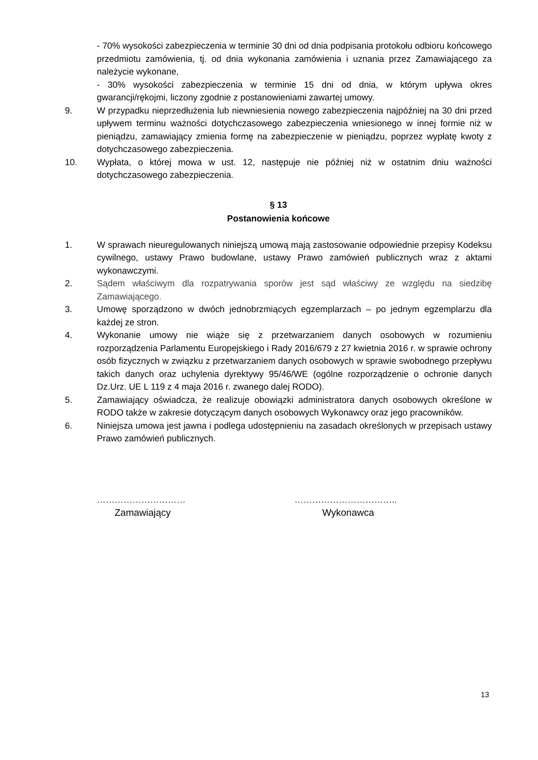- 70% wysokości zabezpieczenia w terminie 30 dni od dnia podpisania protokołu odbioru końcowego przedmiotu zamówienia, tj. od dnia wykonania zamówienia i uznania przez Zamawiającego za należycie wykonane,
- 30% wysokości zabezpieczenia w terminie 15 dni od dnia, w którym upływa okres gwarancji/rękojmi, liczony zgodnie z postanowieniami zawartej umowy.
9. W przypadku nieprzedłużenia lub niewniesienia nowego zabezpieczenia najpóźniej na 30 dni przed upływem terminu ważności dotychczasowego zabezpieczenia wniesionego w innej formie niż w pieniądzu, zamawiający zmienia formę na zabezpieczenie w pieniądzu, poprzez wypłatę kwoty z dotychczasowego zabezpieczenia.
10. Wypłata, o której mowa w ust. 12, następuje nie później niż w ostatnim dniu ważności dotychczasowego zabezpieczenia.
§ 13
Postanowienia końcowe
1. W sprawach nieuregulowanych niniejszą umową mają zastosowanie odpowiednie przepisy Kodeksu cywilnego, ustawy Prawo budowlane, ustawy Prawo zamówień publicznych wraz z aktami wykonawczymi.
2. Sądem właściwym dla rozpatrywania sporów jest sąd właściwy ze względu na siedzibę Zamawiającego.
3. Umowę sporządzono w dwóch jednobrzmiących egzemplarzach – po jednym egzemplarzu dla każdej ze stron.
4. Wykonanie umowy nie wiąże się z przetwarzaniem danych osobowych w rozumieniu rozporządzenia Parlamentu Europejskiego i Rady 2016/679 z 27 kwietnia 2016 r. w sprawie ochrony osób fizycznych w związku z przetwarzaniem danych osobowych w sprawie swobodnego przepływu takich danych oraz uchylenia dyrektywy 95/46/WE (ogólne rozporządzenie o ochronie danych Dz.Urz. UE L 119 z 4 maja 2016 r. zwanego dalej RODO).
5. Zamawiający oświadcza, że realizuje obowiązki administratora danych osobowych określone w RODO także w zakresie dotyczącym danych osobowych Wykonawcy oraz jego pracowników.
6. Niniejsza umowa jest jawna i podlega udostępnieniu na zasadach określonych w przepisach ustawy Prawo zamówień publicznych.
…………………………
Zamawiający
……………………………..
Wykonawca
13